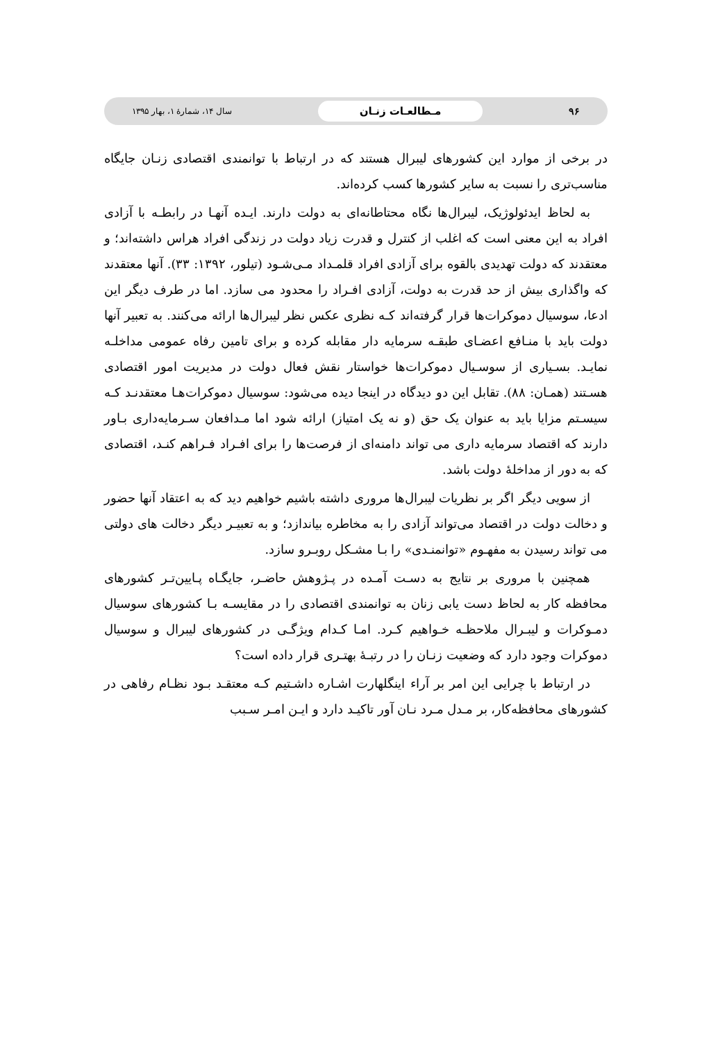۹۶ مـطالعـات زنـان سال ۱۴، شمارهٔ ۱، بهار ۱۳۹۵
در برخی از موارد این کشورهای لیبرال هستند که در ارتباط با توانمندی اقتصادی زنـان جایگاه مناسب‌تری را نسبت به سایر کشورها کسب کرده‌اند.
به لحاظ ایدئولوژیک، لیبرال‌ها نگاه محتاطانه‌ای به دولت دارند. ایـده آنهـا در رابطـه با آزادی افراد به این معنی است که اغلب از کنترل و قدرت زیاد دولت در زندگی افراد هراس داشته‌اند؛ و معتقدند که دولت تهدیدی بالقوه برای آزادی افراد قلمـداد مـی‌شـود (تیلور، ۱۳۹۲: ۳۳). آنها معتقدند که واگذاری بیش از حد قدرت به دولت، آزادی افـراد را محدود می سازد. اما در طرف دیگر این ادعا، سوسیال دموکرات‌ها قرار گرفته‌اند کـه نظری عکس نظر لیبرال‌ها ارائه می‌کنند. به تعبیر آنها دولت باید با منـافع اعضـای طبقـه سرمایه دار مقابله کرده و برای تامین رفاه عمومی مداخلـه نمایـد. بسـیاری از سوسـیال دموکرات‌ها خواستار نقش فعال دولت در مدیریت امور اقتصادی هسـتند (همـان: ۸۸). تقابل این دو دیدگاه در اینجا دیده می‌شود: سوسیال دموکرات‌هـا معتقدنـد کـه سیسـتم مزایا باید به عنوان یک حق (و نه یک امتیاز) ارائه شود اما مـدافعان سـرمایه‌داری بـاور دارند که اقتصاد سرمایه داری می تواند دامنه‌ای از فرصت‌ها را برای افـراد فـراهم کنـد، اقتصادی که به دور از مداخلهٔ دولت باشد.
از سویی دیگر اگر بر نظریات لیبرال‌ها مروری داشته باشیم خواهیم دید که به اعتقاد آنها حضور و دخالت دولت در اقتصاد می‌تواند آزادی را به مخاطره بیاندازد؛ و به تعبیـر دیگر دخالت های دولتی می تواند رسیدن به مفهـوم «توانمنـدی» را بـا مشـکل روبـرو سازد.
همچنین با مروری بر نتایج به دسـت آمـده در پـژوهش حاضـر، جایگـاه پـایین‌تـر کشورهای محافظه کار به لحاظ دست یابی زنان به توانمندی اقتصادی را در مقایسـه بـا کشورهای سوسیال دمـوکرات و لیبـرال ملاحظـه خـواهیم کـرد. امـا کـدام ویژگـی در کشورهای لیبرال و سوسیال دموکرات وجود دارد که وضعیت زنـان را در رتبـهٔ بهتـری قرار داده است؟
در ارتباط با چرایی این امر بر آراء اینگلهارت اشـاره داشـتیم کـه معتقـد بـود نظـام رفاهی در کشورهای محافظه‌کار، بر مـدل مـرد نـان آور تاکیـد دارد و ایـن امـر سـبب